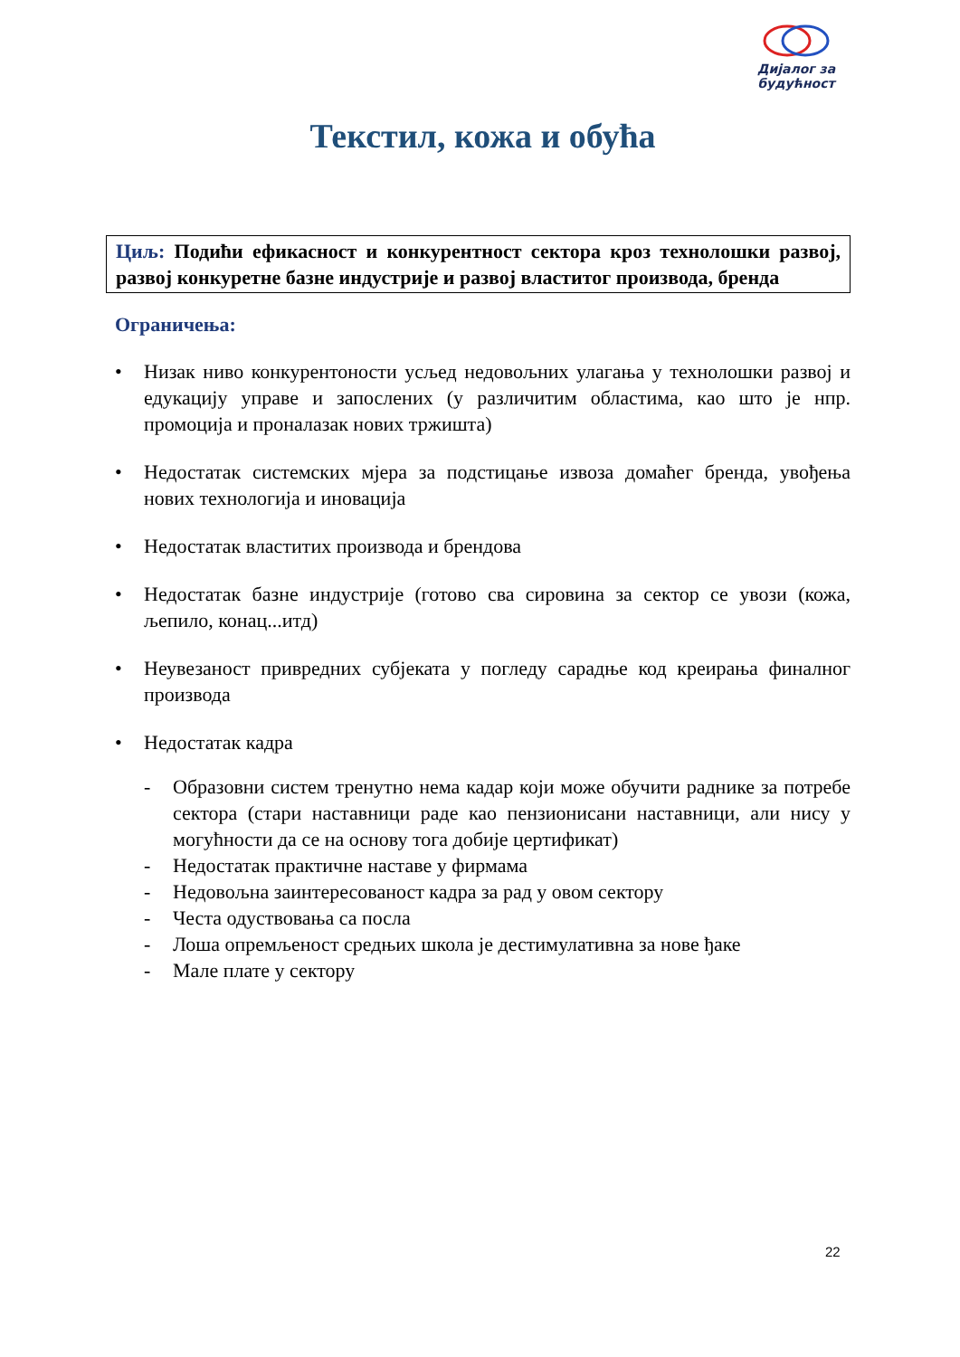Дијалог за
будућност
Текстил, кожа и обућа
Циљ: Подићи ефикасност и конкурентност сектора кроз технолошки развој, развој конкуретне базне индустрије и развој властитог производа, бренда
Ограничења:
• Низак ниво конкурентоности усљед недовољних улагања у технолошки развој и едукацију управе и запослених (у различитим областима, као што је нпр. промоција и проналазак нових тржишта)
• Недостатак системских мјера за подстицање извоза домаћег бренда, увођења нових технологија и иновација
• Недостатак властитих производа и брендова
• Недостатак базне индустрије (готово сва сировина за сектор се увози (кожа, љепило, конац...итд)
• Неувезаност привредних субјеката у погледу сарадње код креирања финалног производа
• Недостатак кадра
- Образовни систем тренутно нема кадар који може обучити раднике за потребе сектора (стари наставници раде као пензионисани наставници, али нису у могућности да се на основу тога добије цертификат)
- Недостатак практичне наставе у фирмама
- Недовољна заинтересованост кадра за рад у овом сектору
- Честа одуствовања са посла
- Лоша опремљеност средњих школа је дестимулативна за нове ђаке
- Мале плате у сектору
22